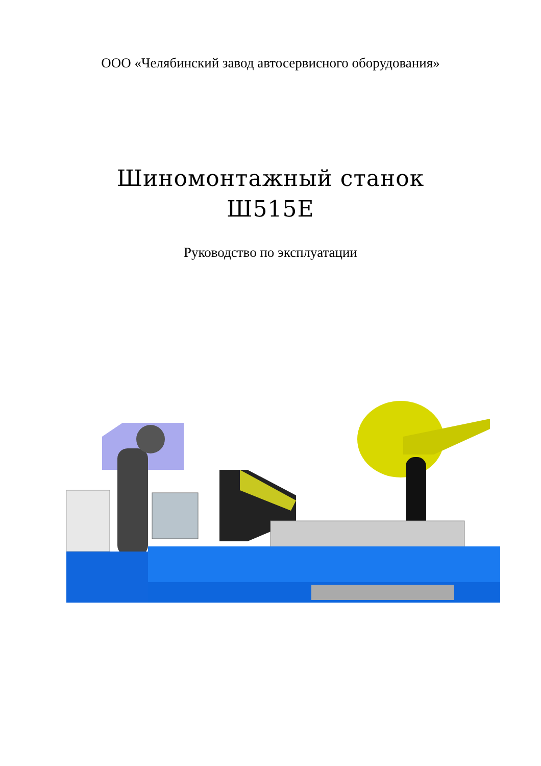ООО «Челябинский завод автосервисного оборудования»
Шиномонтажный станок
Ш515Е
Руководство по эксплуатации